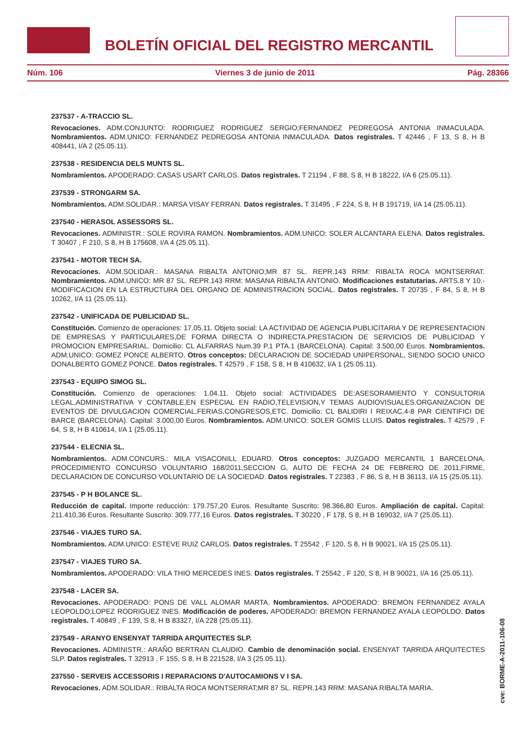BOLETÍN OFICIAL DEL REGISTRO MERCANTIL
Núm. 106 Viernes 3 de junio de 2011 Pág. 28366
237537 - A-TRACCIO SL.
Revocaciones. ADM.CONJUNTO: RODRIGUEZ RODRIGUEZ SERGIO;FERNANDEZ PEDREGOSA ANTONIA INMACULADA. Nombramientos. ADM.UNICO: FERNANDEZ PEDREGOSA ANTONIA INMACULADA. Datos registrales. T 42446 , F 13, S 8, H B 408441, I/A 2 (25.05.11).
237538 - RESIDENCIA DELS MUNTS SL.
Nombramientos. APODERADO: CASAS USART CARLOS. Datos registrales. T 21194 , F 88, S 8, H B 18222, I/A 6 (25.05.11).
237539 - STRONGARM SA.
Nombramientos. ADM.SOLIDAR.: MARSA VISAY FERRAN. Datos registrales. T 31495 , F 224, S 8, H B 191719, I/A 14 (25.05.11).
237540 - HERASOL ASSESSORS SL.
Revocaciones. ADMINISTR.: SOLE ROVIRA RAMON. Nombramientos. ADM.UNICO: SOLER ALCANTARA ELENA. Datos registrales. T 30407 , F 210, S 8, H B 175608, I/A 4 (25.05.11).
237541 - MOTOR TECH SA.
Revocaciones. ADM.SOLIDAR.: MASANA RIBALTA ANTONIO;MR 87 SL. REPR.143 RRM: RIBALTA ROCA MONTSERRAT. Nombramientos. ADM.UNICO: MR 87 SL. REPR.143 RRM: MASANA RIBALTA ANTONIO. Modificaciones estatutarias. ARTS.8 Y 10.- MODIFICACION EN LA ESTRUCTURA DEL ORGANO DE ADMINISTRACION SOCIAL. Datos registrales. T 20735 , F 84, S 8, H B 10262, I/A 11 (25.05.11).
237542 - UNIFICADA DE PUBLICIDAD SL.
Constitución. Comienzo de operaciones: 17.05.11. Objeto social: LA ACTIVIDAD DE AGENCIA PUBLICITARIA Y DE REPRESENTACION DE EMPRESAS Y PARTICULARES,DE FORMA DIRECTA O INDIRECTA.PRESTACION DE SERVICIOS DE PUBLICIDAD Y PROMOCION EMPRESARIAL. Domicilio: CL ALFARRAS Num.39 P.1 PTA.1 (BARCELONA). Capital: 3.500,00 Euros. Nombramientos. ADM.UNICO: GOMEZ PONCE ALBERTO. Otros conceptos: DECLARACION DE SOCIEDAD UNIPERSONAL, SIENDO SOCIO UNICO DONALBERTO GOMEZ PONCE. Datos registrales. T 42579 , F 158, S 8, H B 410632, I/A 1 (25.05.11).
237543 - EQUIPO SIMOG SL.
Constitución. Comienzo de operaciones: 1.04.11. Objeto social: ACTIVIDADES DE:ASESORAMIENTO Y CONSULTORIA LEGAL,ADMINISTRATIVA Y CONTABLE,EN ESPECIAL EN RADIO,TELEVISION,Y TEMAS AUDIOVISUALES.ORGANIZACION DE EVENTOS DE DIVULGACION COMERCIAL,FERIAS,CONGRESOS,ETC. Domicilio: CL BALIDIRI I REIXAC,4-8 PAR CIENTIFICI DE BARCE (BARCELONA). Capital: 3.000,00 Euros. Nombramientos. ADM.UNICO: SOLER GOMIS LLUIS. Datos registrales. T 42579 , F 64, S 8, H B 410614, I/A 1 (25.05.11).
237544 - ELECNIA SL.
Nombramientos. ADM.CONCURS.: MILA VISACONILL EDUARD. Otros conceptos: JUZGADO MERCANTIL 1 BARCELONA, PROCEDIMIENTO CONCURSO VOLUNTARIO 168/2011,SECCION G, AUTO DE FECHA 24 DE FEBRERO DE 2011,FIRME, DECLARACION DE CONCURSO VOLUNTARIO DE LA SOCIEDAD. Datos registrales. T 22383 , F 86, S 8, H B 36113, I/A 15 (25.05.11).
237545 - P H BOLANCE SL.
Reducción de capital. Importe reducción: 179.757,20 Euros. Resultante Suscrito: 98.366,80 Euros. Ampliación de capital. Capital: 211.410,36 Euros. Resultante Suscrito: 309.777,16 Euros. Datos registrales. T 30220 , F 178, S 8, H B 169032, I/A 7 (25.05.11).
237546 - VIAJES TURO SA.
Nombramientos. ADM.UNICO: ESTEVE RUIZ CARLOS. Datos registrales. T 25542 , F 120, S 8, H B 90021, I/A 15 (25.05.11).
237547 - VIAJES TURO SA.
Nombramientos. APODERADO: VILA THIO MERCEDES INES. Datos registrales. T 25542 , F 120, S 8, H B 90021, I/A 16 (25.05.11).
237548 - LACER SA.
Revocaciones. APODERADO: PONS DE VALL ALOMAR MARTA. Nombramientos. APODERADO: BREMON FERNANDEZ AYALA LEOPOLDO;LOPEZ RODRIGUEZ INES. Modificación de poderes. APODERADO: BREMON FERNANDEZ AYALA LEOPOLDO. Datos registrales. T 40849 , F 139, S 8, H B 83327, I/A 228 (25.05.11).
237549 - ARANYO ENSENYAT TARRIDA ARQUITECTES SLP.
Revocaciones. ADMINISTR.: ARAÑO BERTRAN CLAUDIO. Cambio de denominación social. ENSENYAT TARRIDA ARQUITECTES SLP. Datos registrales. T 32913 , F 155, S 8, H B 221528, I/A 3 (25.05.11).
237550 - SERVEIS ACCESSORIS I REPARACIONS D'AUTOCAMIONS V I SA.
Revocaciones. ADM.SOLIDAR.: RIBALTA ROCA MONTSERRAT;MR 87 SL. REPR.143 RRM: MASANA RIBALTA MARIA.
cve: BORME-A-2011-106-08